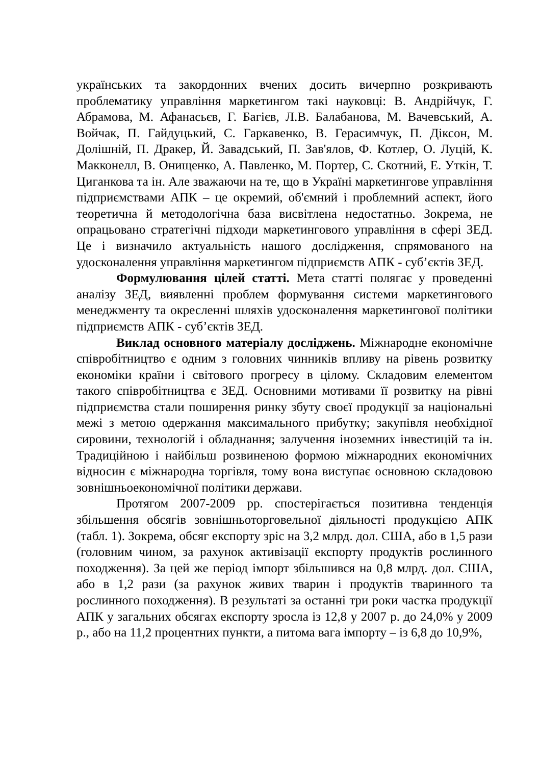українських та закордонних вчених досить вичерпно розкривають проблематику управління маркетингом такі науковці: В. Андрійчук, Г. Абрамова, М. Афанасьєв, Г. Багієв, Л.В. Балабанова, М. Вачевський, А. Войчак, П. Гайдуцький, С. Гаркавенко, В. Герасимчук, П. Діксон, М. Долішній, П. Дракер, Й. Завадський, П. Зав'ялов, Ф. Котлер, О. Луцій, К. Макконелл, В. Онищенко, А. Павленко, М. Портер, С. Скотний, Е. Уткін, Т. Циганкова та ін. Але зважаючи на те, що в Україні маркетингове управління підприємствами АПК – це окремий, об'ємний і проблемний аспект, його теоретична й методологічна база висвітлена недостатньо. Зокрема, не опрацьовано стратегічні підходи маркетингового управління в сфері ЗЕД. Це і визначило актуальність нашого дослідження, спрямованого на удосконалення управління маркетингом підприємств АПК - суб’єктів ЗЕД.
Формулювання цілей статті. Мета статті полягає у проведенні аналізу ЗЕД, виявленні проблем формування системи маркетингового менеджменту та окресленні шляхів удосконалення маркетингової політики підприємств АПК - суб’єктів ЗЕД.
Виклад основного матеріалу досліджень. Міжнародне економічне співробітництво є одним з головних чинників впливу на рівень розвитку економіки країни і світового прогресу в цілому. Складовим елементом такого співробітництва є ЗЕД. Основними мотивами її розвитку на рівні підприємства стали поширення ринку збуту своєї продукції за національні межі з метою одержання максимального прибутку; закупівля необхідної сировини, технологій і обладнання; залучення іноземних інвестицій та ін. Традиційною і найбільш розвиненою формою міжнародних економічних відносин є міжнародна торгівля, тому вона виступає основною складовою зовнішньоекономічної політики держави.
Протягом 2007-2009 рр. спостерігається позитивна тенденція збільшення обсягів зовнішньоторговельної діяльності продукцією АПК (табл. 1). Зокрема, обсяг експорту зріс на 3,2 млрд. дол. США, або в 1,5 рази (головним чином, за рахунок активізації експорту продуктів рослинного походження). За цей же період імпорт збільшився на 0,8 млрд. дол. США, або в 1,2 рази (за рахунок живих тварин і продуктів тваринного та рослинного походження). В результаті за останні три роки частка продукції АПК у загальних обсягах експорту зросла із 12,8 у 2007 р. до 24,0% у 2009 р., або на 11,2 процентних пункти, а питома вага імпорту – із 6,8 до 10,9%,